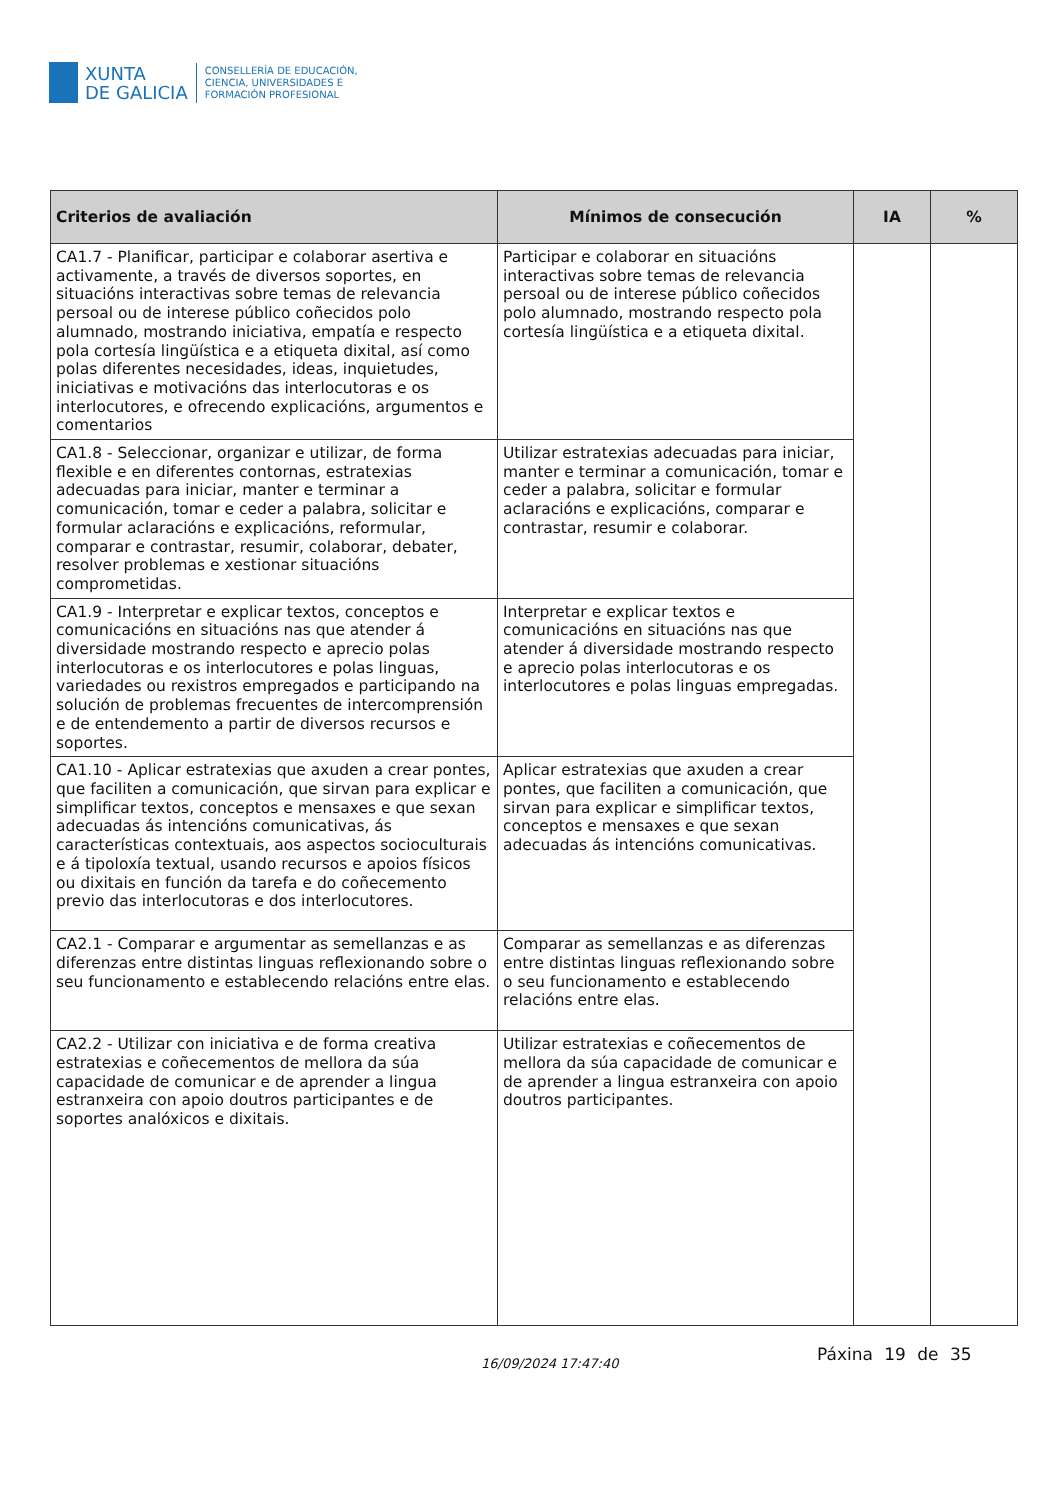XUNTA
DE GALICIA
CONSELLERÍA DE EDUCACIÓN,
CIENCIA, UNIVERSIDADES E
FORMACIÓN PROFESIONAL
| Criterios de avaliación | Mínimos de consecución | IA | % |
| --- | --- | --- | --- |
| CA1.7 - Planificar, participar e colaborar asertiva e activamente, a través de diversos soportes, en situacións interactivas sobre temas de relevancia persoal ou de interese público coñecidos polo alumnado, mostrando iniciativa, empatía e respecto pola cortesía lingüística e a etiqueta dixital, así como polas diferentes necesidades, ideas, inquietudes, iniciativas e motivacións das interlocutoras e os interlocutores, e ofrecendo explicacións, argumentos e comentarios | Participar e colaborar en situacións interactivas sobre temas de relevancia persoal ou de interese público coñecidos polo alumnado, mostrando respecto pola cortesía lingüística e a etiqueta dixital. | | |
| CA1.8 - Seleccionar, organizar e utilizar, de forma flexible e en diferentes contornas, estratexias adecuadas para iniciar, manter e terminar a comunicación, tomar e ceder a palabra, solicitar e formular aclaracións e explicacións, reformular, comparar e contrastar, resumir, colaborar, debater, resolver problemas e xestionar situacións comprometidas. | Utilizar estratexias adecuadas para iniciar, manter e terminar a comunicación, tomar e ceder a palabra, solicitar e formular aclaracións e explicacións, comparar e contrastar, resumir e colaborar. | | |
| CA1.9 - Interpretar e explicar textos, conceptos e comunicacións en situacións nas que atender á diversidade mostrando respecto e aprecio polas interlocutoras e os interlocutores e polas linguas, variedades ou rexistros empregados e participando na solución de problemas frecuentes de intercomprensión e de entendemento a partir de diversos recursos e soportes. | Interpretar e explicar textos e comunicacións en situacións nas que atender á diversidade mostrando respecto e aprecio polas interlocutoras e os interlocutores e polas linguas empregadas. | | |
| CA1.10 - Aplicar estratexias que axuden a crear pontes, que faciliten a comunicación, que sirvan para explicar e simplificar textos, conceptos e mensaxes e que sexan adecuadas ás intencións comunicativas, ás características contextuais, aos aspectos socioculturais e á tipoloxía textual, usando recursos e apoios físicos ou dixitais en función da tarefa e do coñecemento previo das interlocutoras e dos interlocutores. | Aplicar estratexias que axuden a crear pontes, que faciliten a comunicación, que sirvan para explicar e simplificar textos, conceptos e mensaxes e que sexan adecuadas ás intencións comunicativas. | | |
| CA2.1 - Comparar e argumentar as semellanzas e as diferenzas entre distintas linguas reflexionando sobre o seu funcionamento e establecendo relacións entre elas. | Comparar as semellanzas e as diferenzas entre distintas linguas reflexionando sobre o seu funcionamento e establecendo relacións entre elas. | | |
| CA2.2 - Utilizar con iniciativa e de forma creativa estratexias e coñecementos de mellora da súa capacidade de comunicar e de aprender a lingua estranxeira con apoio doutros participantes e de soportes analóxicos e dixitais. | Utilizar estratexias e coñecementos de mellora da súa capacidade de comunicar e de aprender a lingua estranxeira con apoio doutros participantes. | | |
16/09/2024 17:47:40 Páxina 19 de 35